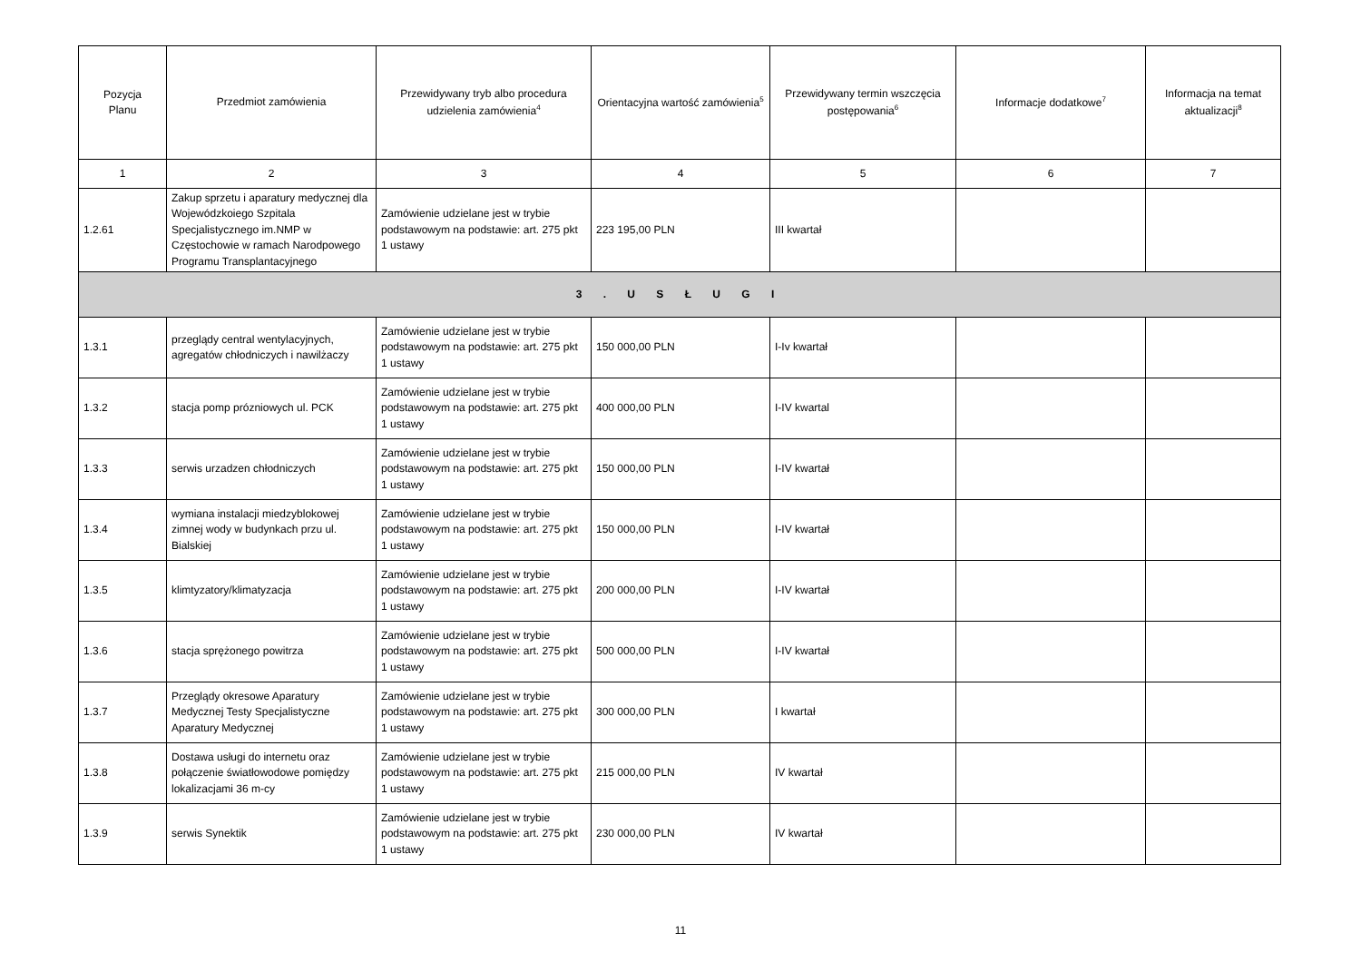| Pozycja Planu | Przedmiot zamówienia | Przewidywany tryb albo procedura udzielenia zamówienia<sup>4</sup> | Orientacyjna wartość zamówienia<sup>5</sup> | Przewidywany termin wszczęcia postępowania<sup>6</sup> | Informacje dodatkowe<sup>7</sup> | Informacja na temat aktualizacji<sup>8</sup> |
| --- | --- | --- | --- | --- | --- | --- |
| 1 | 2 | 3 | 4 | 5 | 6 | 7 |
| 1.2.61 | Zakup sprzetu i aparatury medycznej dla Wojewódzkoiego Szpitala Specjalistycznego im.NMP w Częstochowie w ramach Narodpowego Programu Transplantacyjnego | Zamówienie udzielane jest w trybie podstawowym na podstawie: art. 275 pkt 1 ustawy | 223 195,00 PLN | III kwartał | | |
| 3 . U S Ł U G I | | | | | | |
| 1.3.1 | przeglądy central wentylacyjnych, agregatów chłodniczych i nawilżaczy | Zamówienie udzielane jest w trybie podstawowym na podstawie: art. 275 pkt 1 ustawy | 150 000,00 PLN | I-Iv kwartał | | |
| 1.3.2 | stacja pomp prózniowych ul. PCK | Zamówienie udzielane jest w trybie podstawowym na podstawie: art. 275 pkt 1 ustawy | 400 000,00 PLN | I-IV kwartal | | |
| 1.3.3 | serwis urzadzen chłodniczych | Zamówienie udzielane jest w trybie podstawowym na podstawie: art. 275 pkt 1 ustawy | 150 000,00 PLN | I-IV kwartał | | |
| 1.3.4 | wymiana instalacji miedzyblokowej zimnej wody w budynkach przu ul. Bialskiej | Zamówienie udzielane jest w trybie podstawowym na podstawie: art. 275 pkt 1 ustawy | 150 000,00 PLN | I-IV kwartał | | |
| 1.3.5 | klimtyzatory/klimatyzacja | Zamówienie udzielane jest w trybie podstawowym na podstawie: art. 275 pkt 1 ustawy | 200 000,00 PLN | I-IV kwartał | | |
| 1.3.6 | stacja sprężonego powitrza | Zamówienie udzielane jest w trybie podstawowym na podstawie: art. 275 pkt 1 ustawy | 500 000,00 PLN | I-IV kwartał | | |
| 1.3.7 | Przeglądy okresowe Aparatury Medycznej Testy Specjalistyczne Aparatury Medycznej | Zamówienie udzielane jest w trybie podstawowym na podstawie: art. 275 pkt 1 ustawy | 300 000,00 PLN | I kwartał | | |
| 1.3.8 | Dostawa usługi do internetu oraz połączenie światłowodowe pomiędzy lokalizacjami 36 m-cy | Zamówienie udzielane jest w trybie podstawowym na podstawie: art. 275 pkt 1 ustawy | 215 000,00 PLN | IV kwartał | | |
| 1.3.9 | serwis Synektik | Zamówienie udzielane jest w trybie podstawowym na podstawie: art. 275 pkt 1 ustawy | 230 000,00 PLN | IV kwartał | | |
11